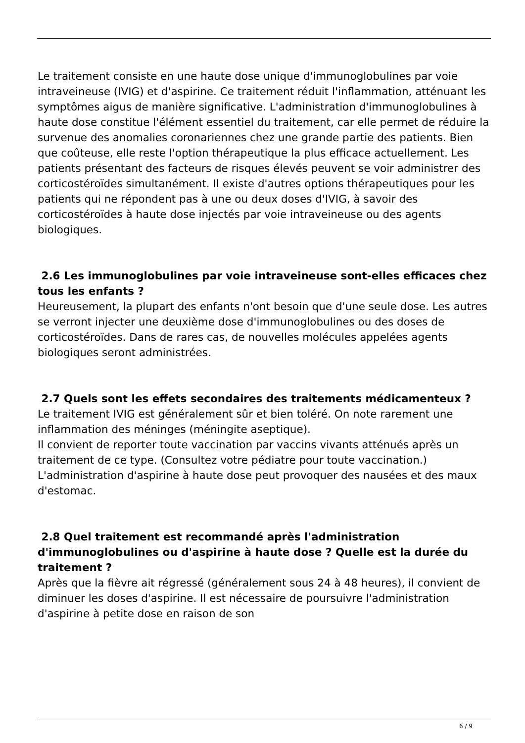Le traitement consiste en une haute dose unique d'immunoglobulines par voie intraveineuse (IVIG) et d'aspirine. Ce traitement réduit l'inflammation, atténuant les symptômes aigus de manière significative. L'administration d'immunoglobulines à haute dose constitue l'élément essentiel du traitement, car elle permet de réduire la survenue des anomalies coronariennes chez une grande partie des patients. Bien que coûteuse, elle reste l'option thérapeutique la plus efficace actuellement. Les patients présentant des facteurs de risques élevés peuvent se voir administrer des corticostéroïdes simultanément. Il existe d'autres options thérapeutiques pour les patients qui ne répondent pas à une ou deux doses d'IVIG, à savoir des corticostéroïdes à haute dose injectés par voie intraveineuse ou des agents biologiques.
2.6 Les immunoglobulines par voie intraveineuse sont-elles efficaces chez tous les enfants ?
Heureusement, la plupart des enfants n'ont besoin que d'une seule dose. Les autres se verront injecter une deuxième dose d'immunoglobulines ou des doses de corticostéroïdes. Dans de rares cas, de nouvelles molécules appelées agents biologiques seront administrées.
2.7 Quels sont les effets secondaires des traitements médicamenteux ?
Le traitement IVIG est généralement sûr et bien toléré. On note rarement une inflammation des méninges (méningite aseptique).
Il convient de reporter toute vaccination par vaccins vivants atténués après un traitement de ce type. (Consultez votre pédiatre pour toute vaccination.) L'administration d'aspirine à haute dose peut provoquer des nausées et des maux d'estomac.
2.8 Quel traitement est recommandé après l'administration d'immunoglobulines ou d'aspirine à haute dose ? Quelle est la durée du traitement ?
Après que la fièvre ait régressé (généralement sous 24 à 48 heures), il convient de diminuer les doses d'aspirine. Il est nécessaire de poursuivre l'administration d'aspirine à petite dose en raison de son
6 / 9